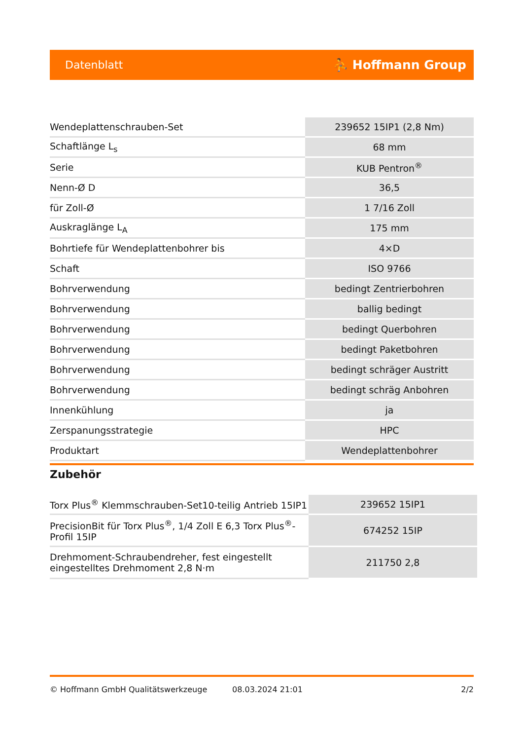Datenblatt ⛹ Hoffmann Group
| Wendeplattenschrauben-Set | 239652 15IP1 (2,8 Nm) |
| Schaftlänge L<sub>s</sub> | 68 mm |
| Serie | KUB Pentron<sup>®</sup> |
| Nenn-Ø D | 36,5 |
| für Zoll-Ø | 1 7/16 Zoll |
| Auskraglänge L<sub>A</sub> | 175 mm |
| Bohrtiefe für Wendeplattenbohrer bis | 4×D |
| Schaft | ISO 9766 |
| Bohrverwendung | bedingt Zentrierbohren |
| Bohrverwendung | ballig bedingt |
| Bohrverwendung | bedingt Querbohren |
| Bohrverwendung | bedingt Paketbohren |
| Bohrverwendung | bedingt schräger Austritt |
| Bohrverwendung | bedingt schräg Anbohren |
| Innenkühlung | ja |
| Zerspanungsstrategie | HPC |
| Produktart | Wendeplattenbohrer |
Zubehör
| Torx Plus<sup>®</sup> Klemmschrauben-Set10-teilig Antrieb 15IP1 | 239652 15IP1 |
| PrecisionBit für Torx Plus<sup>®</sup>, 1/4 Zoll E 6,3 Torx Plus<sup>®</sup>-Profil 15IP | 674252 15IP |
| Drehmoment-Schraubendreher, fest eingestellt eingestelltes Drehmoment 2,8 N·m | 211750 2,8 |
© Hoffmann GmbH Qualitätswerkzeuge 08.03.2024 21:01 2/2